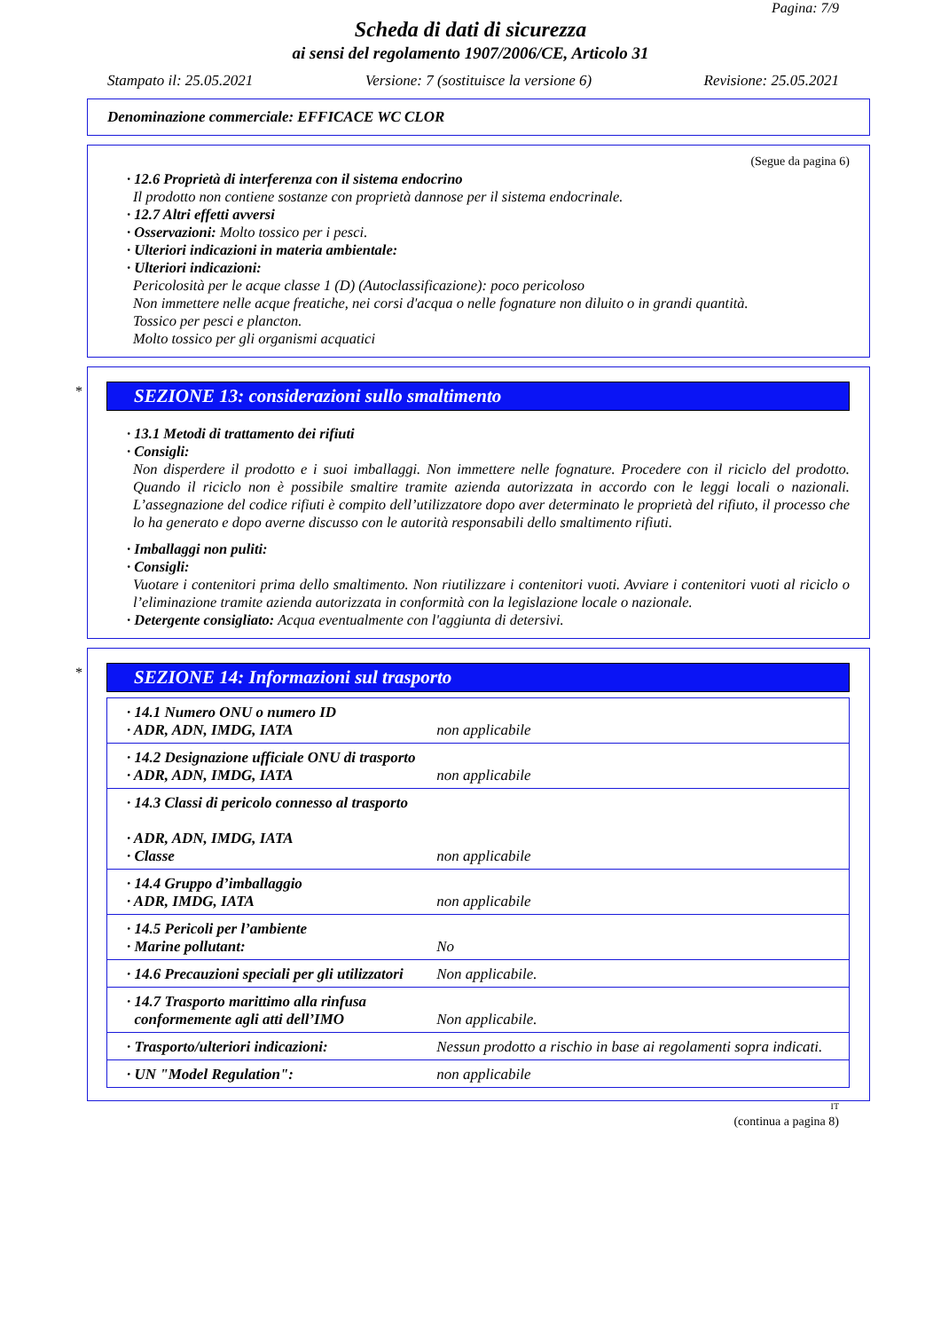Pagina: 7/9
Scheda di dati di sicurezza
ai sensi del regolamento 1907/2006/CE, Articolo 31
Stampato il: 25.05.2021 Versione: 7 (sostituisce la versione 6) Revisione: 25.05.2021
Denominazione commerciale: EFFICACE WC CLOR
(Segue da pagina 6)
· 12.6 Proprietà di interferenza con il sistema endocrino
Il prodotto non contiene sostanze con proprietà dannose per il sistema endocrinale.
· 12.7 Altri effetti avversi
· Osservazioni: Molto tossico per i pesci.
· Ulteriori indicazioni in materia ambientale:
· Ulteriori indicazioni:
Pericolosità per le acque classe 1 (D) (Autoclassificazione): poco pericoloso
Non immettere nelle acque freatiche, nei corsi d'acqua o nelle fognature non diluito o in grandi quantità.
Tossico per pesci e plancton.
Molto tossico per gli organismi acquatici
*
SEZIONE 13: considerazioni sullo smaltimento
· 13.1 Metodi di trattamento dei rifiuti
· Consigli:
Non disperdere il prodotto e i suoi imballaggi. Non immettere nelle fognature. Procedere con il riciclo del prodotto. Quando il riciclo non è possibile smaltire tramite azienda autorizzata in accordo con le leggi locali o nazionali. L’assegnazione del codice rifiuti è compito dell’utilizzatore dopo aver determinato le proprietà del rifiuto, il processo che lo ha generato e dopo averne discusso con le autorità responsabili dello smaltimento rifiuti.
· Imballaggi non puliti:
· Consigli:
Vuotare i contenitori prima dello smaltimento. Non riutilizzare i contenitori vuoti. Avviare i contenitori vuoti al riciclo o l’eliminazione tramite azienda autorizzata in conformità con la legislazione locale o nazionale.
· Detergente consigliato: Acqua eventualmente con l'aggiunta di detersivi.
*
SEZIONE 14: Informazioni sul trasporto
| · 14.1 Numero ONU o numero ID · ADR, ADN, IMDG, IATA | non applicabile |
| · 14.2 Designazione ufficiale ONU di trasporto · ADR, ADN, IMDG, IATA | non applicabile |
| · 14.3 Classi di pericolo connesso al trasporto · ADR, ADN, IMDG, IATA · Classe | non applicabile |
| · 14.4 Gruppo d’imballaggio · ADR, IMDG, IATA | non applicabile |
| · 14.5 Pericoli per l’ambiente · Marine pollutant: | No |
| · 14.6 Precauzioni speciali per gli utilizzatori | Non applicabile. |
| · 14.7 Trasporto marittimo alla rinfusa conformemente agli atti dell’IMO | Non applicabile. |
| · Trasporto/ulteriori indicazioni: | Nessun prodotto a rischio in base ai regolamenti sopra indicati. |
| · UN "Model Regulation": | non applicabile |
IT
(continua a pagina 8)